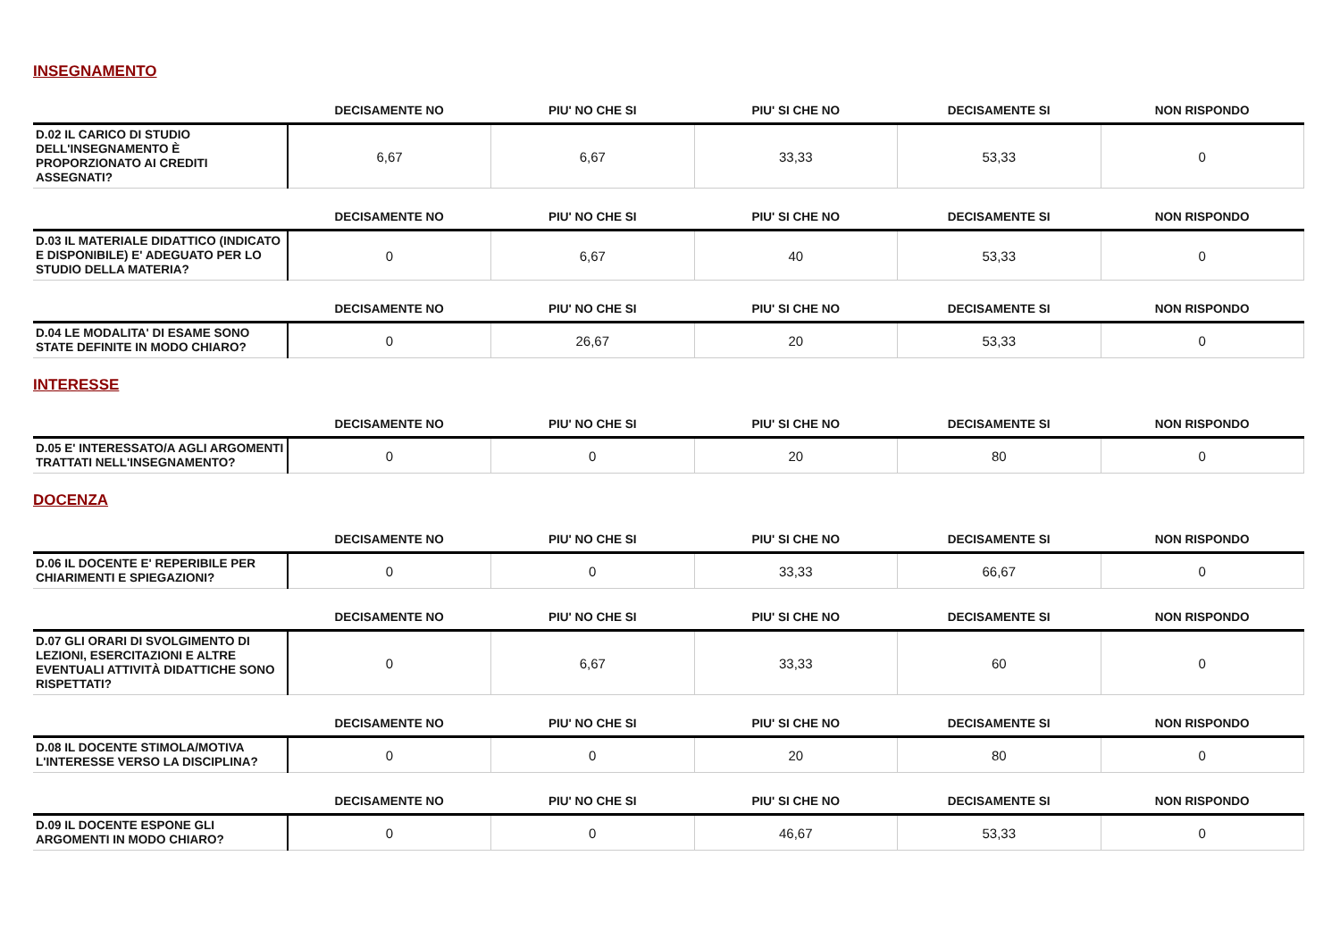INSEGNAMENTO
| | DECISAMENTE NO | PIU' NO CHE SI | PIU' SI CHE NO | DECISAMENTE SI | NON RISPONDO |
| --- | --- | --- | --- | --- | --- |
| D.02 IL CARICO DI STUDIO DELL'INSEGNAMENTO È PROPORZIONATO AI CREDITI ASSEGNATI? | 6,67 | 6,67 | 33,33 | 53,33 | 0 |
| | DECISAMENTE NO | PIU' NO CHE SI | PIU' SI CHE NO | DECISAMENTE SI | NON RISPONDO |
| --- | --- | --- | --- | --- | --- |
| D.03 IL MATERIALE DIDATTICO (INDICATO E DISPONIBILE) E' ADEGUATO PER LO STUDIO DELLA MATERIA? | 0 | 6,67 | 40 | 53,33 | 0 |
| | DECISAMENTE NO | PIU' NO CHE SI | PIU' SI CHE NO | DECISAMENTE SI | NON RISPONDO |
| --- | --- | --- | --- | --- | --- |
| D.04 LE MODALITA' DI ESAME SONO STATE DEFINITE IN MODO CHIARO? | 0 | 26,67 | 20 | 53,33 | 0 |
INTERESSE
| | DECISAMENTE NO | PIU' NO CHE SI | PIU' SI CHE NO | DECISAMENTE SI | NON RISPONDO |
| --- | --- | --- | --- | --- | --- |
| D.05 E' INTERESSATO/A AGLI ARGOMENTI TRATTATI NELL'INSEGNAMENTO? | 0 | 0 | 20 | 80 | 0 |
DOCENZA
| | DECISAMENTE NO | PIU' NO CHE SI | PIU' SI CHE NO | DECISAMENTE SI | NON RISPONDO |
| --- | --- | --- | --- | --- | --- |
| D.06 IL DOCENTE E' REPERIBILE PER CHIARIMENTI E SPIEGAZIONI? | 0 | 0 | 33,33 | 66,67 | 0 |
| | DECISAMENTE NO | PIU' NO CHE SI | PIU' SI CHE NO | DECISAMENTE SI | NON RISPONDO |
| --- | --- | --- | --- | --- | --- |
| D.07 GLI ORARI DI SVOLGIMENTO DI LEZIONI, ESERCITAZIONI E ALTRE EVENTUALI ATTIVITÀ DIDATTICHE SONO RISPETTATI? | 0 | 6,67 | 33,33 | 60 | 0 |
| | DECISAMENTE NO | PIU' NO CHE SI | PIU' SI CHE NO | DECISAMENTE SI | NON RISPONDO |
| --- | --- | --- | --- | --- | --- |
| D.08 IL DOCENTE STIMOLA/MOTIVA L'INTERESSE VERSO LA DISCIPLINA? | 0 | 0 | 20 | 80 | 0 |
| | DECISAMENTE NO | PIU' NO CHE SI | PIU' SI CHE NO | DECISAMENTE SI | NON RISPONDO |
| --- | --- | --- | --- | --- | --- |
| D.09 IL DOCENTE ESPONE GLI ARGOMENTI IN MODO CHIARO? | 0 | 0 | 46,67 | 53,33 | 0 |